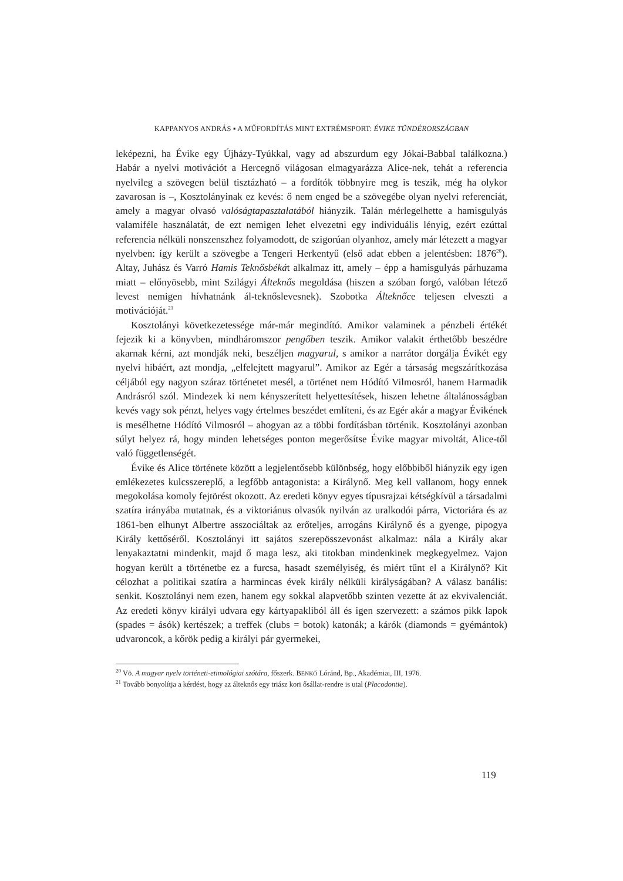KAPPANYOS ANDRÁS ▪ A MŰFORDÍTÁS MINT EXTRÉMSPORT: ÉVIKE TÜNDÉRORSZÁGBAN
leképezni, ha Évike egy Újházy-Tyúkkal, vagy ad abszurdum egy Jókai-Babbal találkozna.) Habár a nyelvi motivációt a Hercegnő világosan elmagyarázza Alice-nek, tehát a referencia nyelvileg a szövegen belül tisztázható – a fordítók többnyire meg is teszik, még ha olykor zavarosan is –, Kosztolányinak ez kevés: ő nem enged be a szövegébe olyan nyelvi referenciát, amely a magyar olvasó valóságtapasztalatából hiányzik. Talán mérlegelhette a hamisgulyás valamiféle használatát, de ezt nemigen lehet elvezetni egy individuális lényig, ezért ezúttal referencia nélküli nonszenszhez folyamodott, de szigorúan olyanhoz, amely már létezett a magyar nyelvben: így került a szövegbe a Tengeri Herkentyű (első adat ebben a jelentésben: 1876<sup>20</sup>). Altay, Juhász és Varró Hamis Teknősbékát alkalmaz itt, amely – épp a hamisgulyás párhuzama miatt – előnyösebb, mint Szilágyi Álteknős megoldása (hiszen a szóban forgó, valóban létező levest nemigen hívhatnánk ál-teknőslevesnek). Szobotka Álteknőce teljesen elveszti a motivációját.<sup>21</sup>
Kosztolányi következetessége már-már megindító. Amikor valaminek a pénzbeli értékét fejezik ki a könyvben, mindháromszor pengőben teszik. Amikor valakit érthetőbb beszédre akarnak kérni, azt mondják neki, beszéljen magyarul, s amikor a narrátor dorgálja Évikét egy nyelvi hibáért, azt mondja, „elfelejtett magyarul”. Amikor az Egér a társaság megszárítkozása céljából egy nagyon száraz történetet mesél, a történet nem Hódító Vilmosról, hanem Harmadik Andrásról szól. Mindezek ki nem kényszerített helyettesítések, hiszen lehetne általánosságban kevés vagy sok pénzt, helyes vagy értelmes beszédet említeni, és az Egér akár a magyar Évikének is mesélhetne Hódító Vilmosról – ahogyan az a többi fordításban történik. Kosztolányi azonban súlyt helyez rá, hogy minden lehetséges ponton megerősítse Évike magyar mivoltát, Alice-től való függetlenségét.
Évike és Alice története között a legjelentősebb különbség, hogy előbbiből hiányzik egy igen emlékezetes kulcsszereplő, a legfőbb antagonista: a Királynő. Meg kell vallanom, hogy ennek megokolása komoly fejtörést okozott. Az eredeti könyv egyes típusrajzai kétségkívül a társadalmi szatíra irányába mutatnak, és a viktoriánus olvasók nyilván az uralkodói párra, Victoriára és az 1861-ben elhunyt Albertre asszociáltak az erőteljes, arrogáns Királynő és a gyenge, pipogya Király kettőséről. Kosztolányi itt sajátos szerepösszevonást alkalmaz: nála a Király akar lenyakaztatni mindenkit, majd ő maga lesz, aki titokban mindenkinek megkegyelmez. Vajon hogyan került a történetbe ez a furcsa, hasadt személyiség, és miért tűnt el a Királynő? Kit célozhat a politikai szatíra a harmincas évek király nélküli királyságában? A válasz banális: senkit. Kosztolányi nem ezen, hanem egy sokkal alapvetőbb szinten vezette át az ekvivalenciát. Az eredeti könyv királyi udvara egy kártyapakliból áll és igen szervezett: a számos pikk lapok (spades = ásók) kertészek; a treffek (clubs = botok) katonák; a kárók (diamonds = gyémántok) udvaroncok, a kőrök pedig a királyi pár gyermekei,
<sup>20</sup> Vö. A magyar nyelv történeti-etimológiai szótára, főszerk. BENKŐ Lóránd, Bp., Akadémiai, III, 1976.
<sup>21</sup> Tovább bonyolítja a kérdést, hogy az álteknős egy triász kori ősállat-rendre is utal (Placodontia).
119